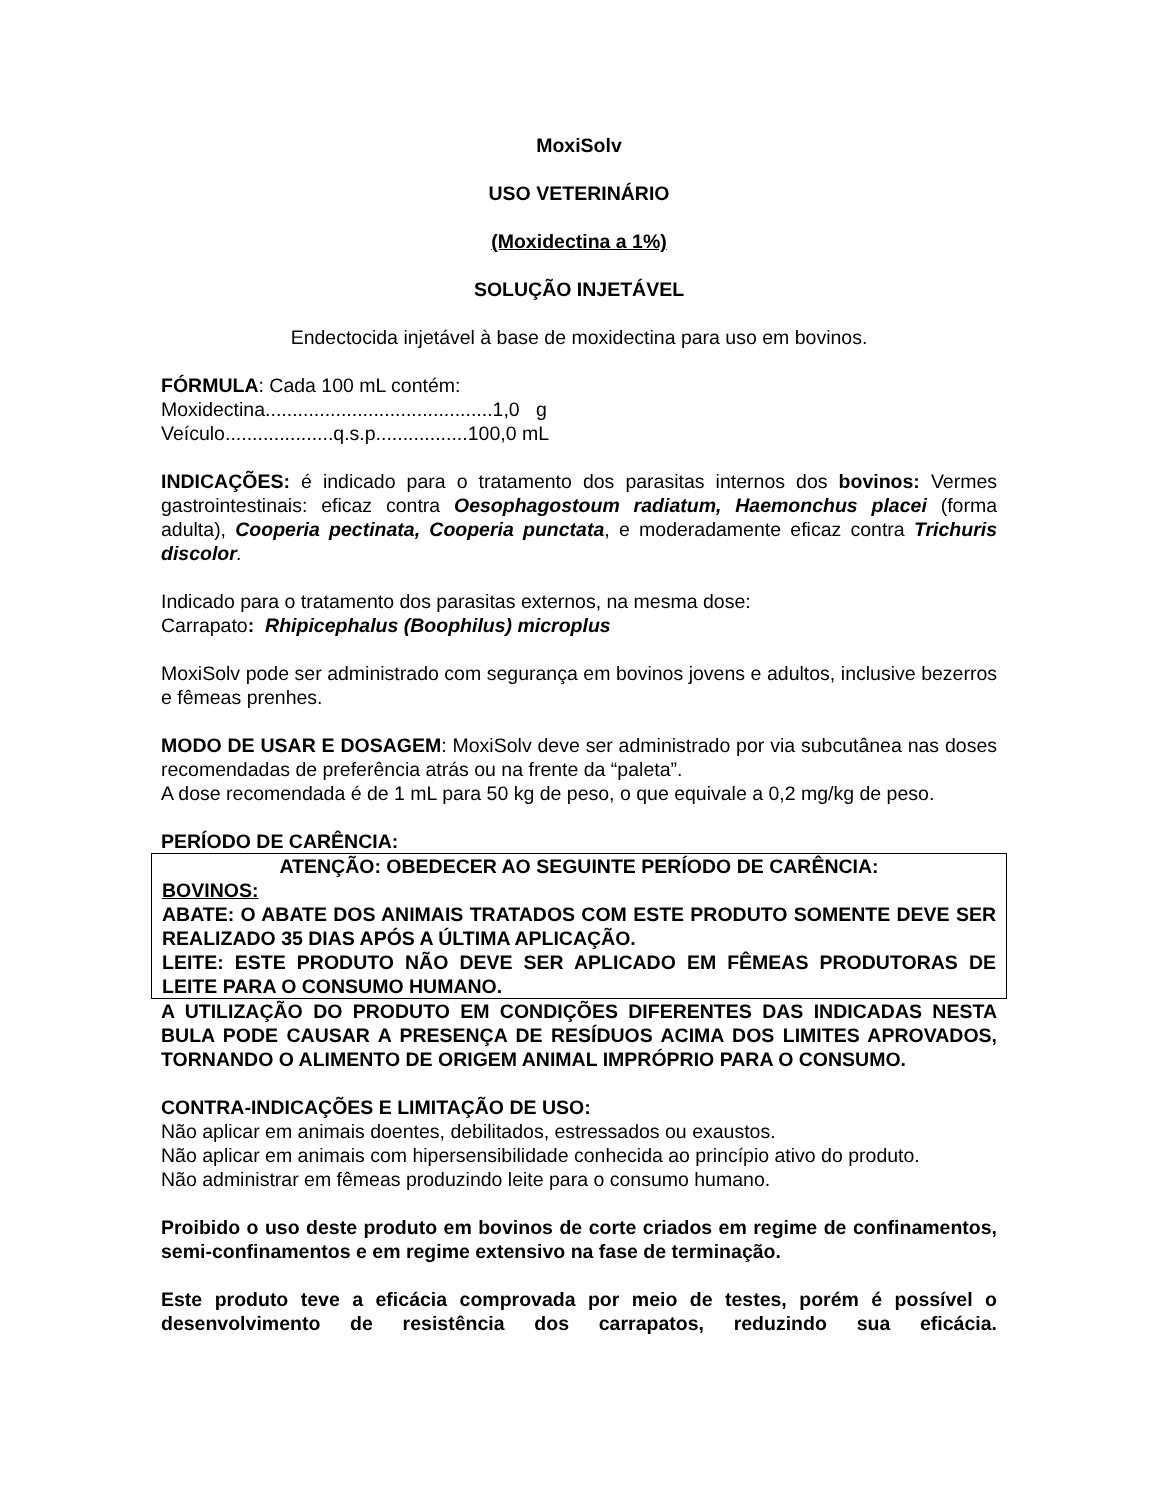MoxiSolv
USO VETERINÁRIO
(Moxidectina a 1%)
SOLUÇÃO INJETÁVEL
Endectocida injetável à base de moxidectina para uso em bovinos.
FÓRMULA: Cada 100 mL contém:
Moxidectina..........................................1,0 g
Veículo....................q.s.p.................100,0 mL
INDICAÇÕES: é indicado para o tratamento dos parasitas internos dos bovinos: Vermes gastrointestinais: eficaz contra Oesophagostoum radiatum, Haemonchus placei (forma adulta), Cooperia pectinata, Cooperia punctata, e moderadamente eficaz contra Trichuris discolor.
Indicado para o tratamento dos parasitas externos, na mesma dose:
Carrapato: Rhipicephalus (Boophilus) microplus
MoxiSolv pode ser administrado com segurança em bovinos jovens e adultos, inclusive bezerros e fêmeas prenhes.
MODO DE USAR E DOSAGEM: MoxiSolv deve ser administrado por via subcutânea nas doses recomendadas de preferência atrás ou na frente da “paleta”.
A dose recomendada é de 1 mL para 50 kg de peso, o que equivale a 0,2 mg/kg de peso.
PERÍODO DE CARÊNCIA:
ATENÇÃO: OBEDECER AO SEGUINTE PERÍODO DE CARÊNCIA:
BOVINOS:
ABATE: O ABATE DOS ANIMAIS TRATADOS COM ESTE PRODUTO SOMENTE DEVE SER REALIZADO 35 DIAS APÓS A ÚLTIMA APLICAÇÃO.
LEITE: ESTE PRODUTO NÃO DEVE SER APLICADO EM FÊMEAS PRODUTORAS DE LEITE PARA O CONSUMO HUMANO.
A UTILIZAÇÃO DO PRODUTO EM CONDIÇÕES DIFERENTES DAS INDICADAS NESTA BULA PODE CAUSAR A PRESENÇA DE RESÍDUOS ACIMA DOS LIMITES APROVADOS, TORNANDO O ALIMENTO DE ORIGEM ANIMAL IMPRÓPRIO PARA O CONSUMO.
CONTRA-INDICAÇÕES E LIMITAÇÃO DE USO:
Não aplicar em animais doentes, debilitados, estressados ou exaustos.
Não aplicar em animais com hipersensibilidade conhecida ao princípio ativo do produto.
Não administrar em fêmeas produzindo leite para o consumo humano.
Proibido o uso deste produto em bovinos de corte criados em regime de confinamentos, semi-confinamentos e em regime extensivo na fase de terminação.
Este produto teve a eficácia comprovada por meio de testes, porém é possível o desenvolvimento de resistência dos carrapatos, reduzindo sua eficácia.